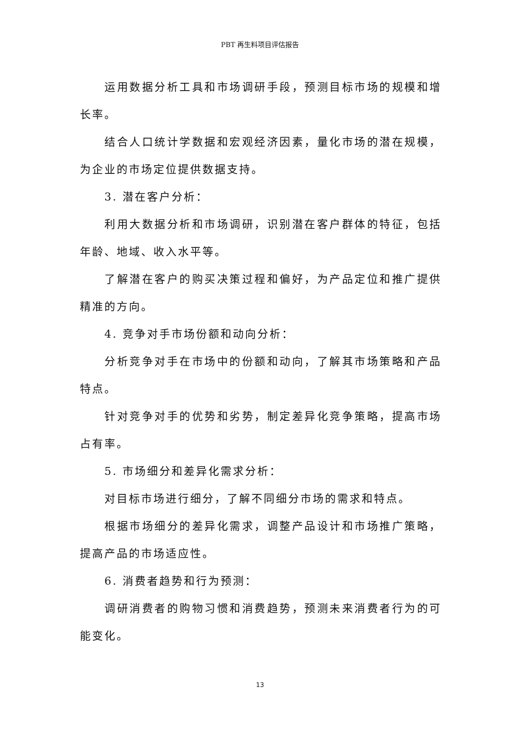PBT 再生料项目评估报告
运用数据分析工具和市场调研手段，预测目标市场的规模和增长率。
结合人口统计学数据和宏观经济因素，量化市场的潜在规模，为企业的市场定位提供数据支持。
3. 潜在客户分析：
利用大数据分析和市场调研，识别潜在客户群体的特征，包括年龄、地域、收入水平等。
了解潜在客户的购买决策过程和偏好，为产品定位和推广提供精准的方向。
4. 竞争对手市场份额和动向分析：
分析竞争对手在市场中的份额和动向，了解其市场策略和产品特点。
针对竞争对手的优势和劣势，制定差异化竞争策略，提高市场占有率。
5. 市场细分和差异化需求分析：
对目标市场进行细分，了解不同细分市场的需求和特点。
根据市场细分的差异化需求，调整产品设计和市场推广策略，提高产品的市场适应性。
6. 消费者趋势和行为预测：
调研消费者的购物习惯和消费趋势，预测未来消费者行为的可能变化。
13